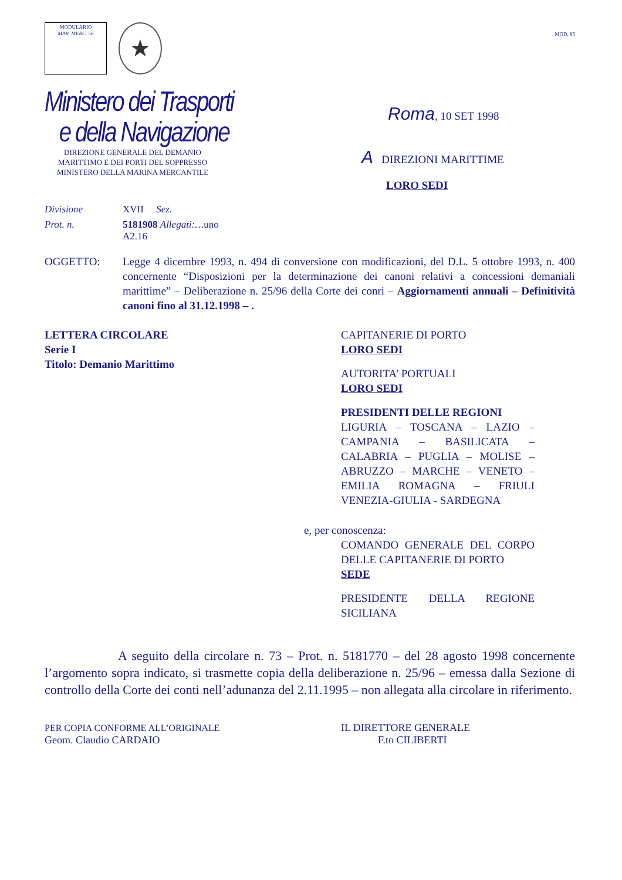MODULARIO
MAR. MERC. 56
★
MOD. 85
Ministero dei Trasporti
e della Navigazione
DIREZIONE GENERALE DEL DEMANIO
MARITTIMO E DEI PORTI DEL SOPPRESSO
MINISTERO DELLA MARINA MERCANTILE
Roma, 10 SET 1998
A DIREZIONI MARITTIME
LORO SEDI
Divisione XVII Sez.
Prot. n. 5181908 Allegati:…uno
A2.16
OGGETTO: Legge 4 dicembre 1993, n. 494 di conversione con modificazioni, del D.L. 5 ottobre 1993, n. 400 concernente “Disposizioni per la determinazione dei canoni relativi a concessioni demaniali marittime” – Deliberazione n. 25/96 della Corte dei conri – Aggiornamenti annuali – Definitività canoni fino al 31.12.1998 – .
LETTERA CIRCOLARE
Serie I
Titolo: Demanio Marittimo
CAPITANERIE DI PORTO
LORO SEDI
AUTORITA’ PORTUALI
LORO SEDI
PRESIDENTI DELLE REGIONI
LIGURIA – TOSCANA – LAZIO – CAMPANIA – BASILICATA – CALABRIA – PUGLIA – MOLISE – ABRUZZO – MARCHE – VENETO – EMILIA ROMAGNA – FRIULI VENEZIA-GIULIA - SARDEGNA
e, per conoscenza:
COMANDO GENERALE DEL CORPO DELLE CAPITANERIE DI PORTO
SEDE
PRESIDENTE DELLA REGIONE SICILIANA
A seguito della circolare n. 73 – Prot. n. 5181770 – del 28 agosto 1998 concernente l’argomento sopra indicato, si trasmette copia della deliberazione n. 25/96 – emessa dalla Sezione di controllo della Corte dei conti nell’adunanza del 2.11.1995 – non allegata alla circolare in riferimento.
PER COPIA CONFORME ALL’ORIGINALE
Geom. Claudio CARDAIO
IL DIRETTORE GENERALE
F.to CILIBERTI